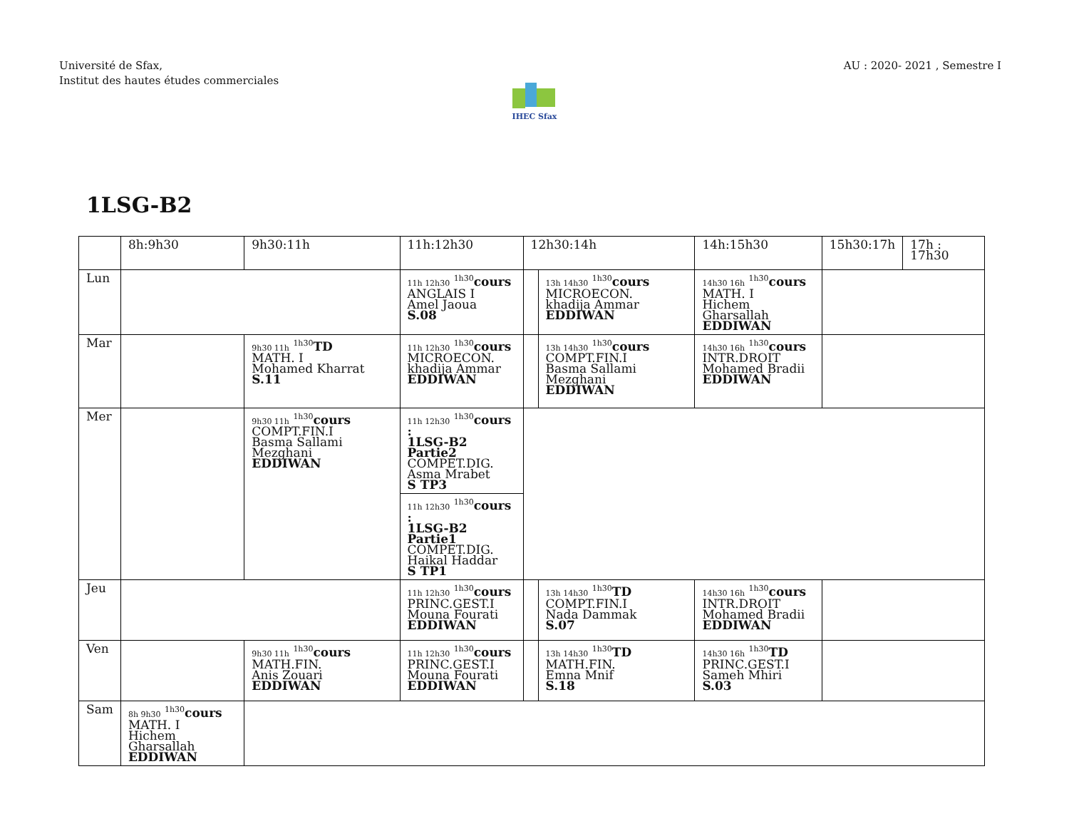Université de Sfax,
Institut des hautes études commerciales
AU : 2020- 2021 , Semestre I
IHEC Sfax
1LSG-B2
| | 8h:9h30 | 9h30:11h | 11h:12h30 | 12h30:14h | | 14h:15h30 | 15h30:17h | 17h : 17h30 |
| Lun | | | 11h 12h30 <sup>1h30</sup> cours ANGLAIS I Amel Jaoua S.08 | | 13h 14h30 <sup>1h30</sup> cours MICROECON. khadija Ammar EDDIWAN | 14h30 16h <sup>1h30</sup> cours MATH. I Hichem Gharsallah EDDIWAN | | |
| Mar | | 9h30 11h <sup>1h30</sup> TD MATH. I Mohamed Kharrat S.11 | 11h 12h30 <sup>1h30</sup> cours MICROECON. khadija Ammar EDDIWAN | | 13h 14h30 <sup>1h30</sup> cours COMPT.FIN.I Basma Sallami Mezghani EDDIWAN | 14h30 16h <sup>1h30</sup> cours INTR.DROIT Mohamed Bradii EDDIWAN | | |
| Mer | | 9h30 11h <sup>1h30</sup> cours COMPT.FIN.I Basma Sallami Mezghani EDDIWAN | 11h 12h30 <sup>1h30</sup> cours : 1LSG-B2 Partie2 COMPET.DIG. Asma Mrabet S TP3 | | | | | |
| | | | 11h 12h30 <sup>1h30</sup> cours : 1LSG-B2 Partie1 COMPET.DIG. Haikal Haddar S TP1 | | | | | |
| Jeu | | | 11h 12h30 <sup>1h30</sup> cours PRINC.GEST.I Mouna Fourati EDDIWAN | | 13h 14h30 <sup>1h30</sup> TD COMPT.FIN.I Nada Dammak S.07 | 14h30 16h <sup>1h30</sup> cours INTR.DROIT Mohamed Bradii EDDIWAN | | |
| Ven | | 9h30 11h <sup>1h30</sup> cours MATH.FIN. Anis Zouari EDDIWAN | 11h 12h30 <sup>1h30</sup> cours PRINC.GEST.I Mouna Fourati EDDIWAN | | 13h 14h30 <sup>1h30</sup> TD MATH.FIN. Emna Mnif S.18 | 14h30 16h <sup>1h30</sup> TD PRINC.GEST.I Sameh Mhiri S.03 | | |
| Sam | 8h 9h30 <sup>1h30</sup> cours MATH. I Hichem Gharsallah EDDIWAN | | | | | | | |